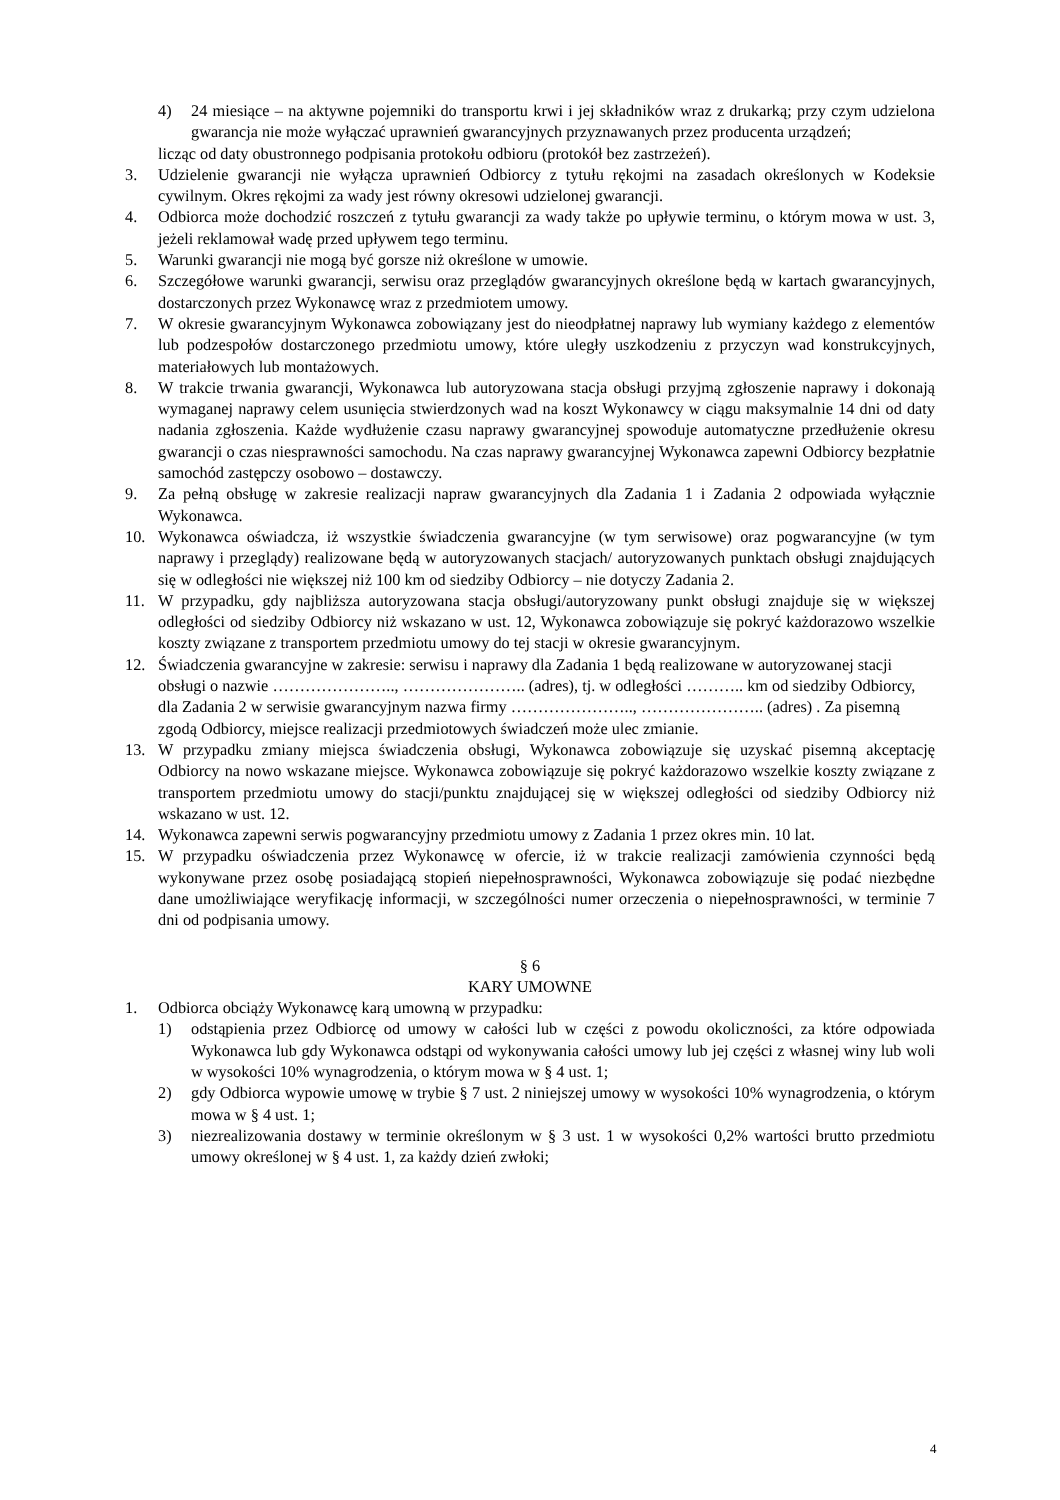4) 24 miesiące – na aktywne pojemniki do transportu krwi i jej składników wraz z drukarką; przy czym udzielona gwarancja nie może wyłączać uprawnień gwarancyjnych przyznawanych przez producenta urządzeń;
licząc od daty obustronnego podpisania protokołu odbioru (protokół bez zastrzeżeń).
3. Udzielenie gwarancji nie wyłącza uprawnień Odbiorcy z tytułu rękojmi na zasadach określonych w Kodeksie cywilnym. Okres rękojmi za wady jest równy okresowi udzielonej gwarancji.
4. Odbiorca może dochodzić roszczeń z tytułu gwarancji za wady także po upływie terminu, o którym mowa w ust. 3, jeżeli reklamował wadę przed upływem tego terminu.
5. Warunki gwarancji nie mogą być gorsze niż określone w umowie.
6. Szczegółowe warunki gwarancji, serwisu oraz przeglądów gwarancyjnych określone będą w kartach gwarancyjnych, dostarczonych przez Wykonawcę wraz z przedmiotem umowy.
7. W okresie gwarancyjnym Wykonawca zobowiązany jest do nieodpłatnej naprawy lub wymiany każdego z elementów lub podzespołów dostarczonego przedmiotu umowy, które uległy uszkodzeniu z przyczyn wad konstrukcyjnych, materiałowych lub montażowych.
8. W trakcie trwania gwarancji, Wykonawca lub autoryzowana stacja obsługi przyjmą zgłoszenie naprawy i dokonają wymaganej naprawy celem usunięcia stwierdzonych wad na koszt Wykonawcy w ciągu maksymalnie 14 dni od daty nadania zgłoszenia. Każde wydłużenie czasu naprawy gwarancyjnej spowoduje automatyczne przedłużenie okresu gwarancji o czas niesprawności samochodu. Na czas naprawy gwarancyjnej Wykonawca zapewni Odbiorcy bezpłatnie samochód zastępczy osobowo – dostawczy.
9. Za pełną obsługę w zakresie realizacji napraw gwarancyjnych dla Zadania 1 i Zadania 2 odpowiada wyłącznie Wykonawca.
10. Wykonawca oświadcza, iż wszystkie świadczenia gwarancyjne (w tym serwisowe) oraz pogwarancyjne (w tym naprawy i przeglądy) realizowane będą w autoryzowanych stacjach/ autoryzowanych punktach obsługi znajdujących się w odległości nie większej niż 100 km od siedziby Odbiorcy – nie dotyczy Zadania 2.
11. W przypadku, gdy najbliższa autoryzowana stacja obsługi/autoryzowany punkt obsługi znajduje się w większej odległości od siedziby Odbiorcy niż wskazano w ust. 12, Wykonawca zobowiązuje się pokryć każdorazowo wszelkie koszty związane z transportem przedmiotu umowy do tej stacji w okresie gwarancyjnym.
12. Świadczenia gwarancyjne w zakresie: serwisu i naprawy dla Zadania 1 będą realizowane w autoryzowanej stacji obsługi o nazwie ………………….., ………………….. (adres), tj. w odległości ……….. km od siedziby Odbiorcy, dla Zadania 2 w serwisie gwarancyjnym nazwa firmy ………………….., ………………….. (adres) . Za pisemną zgodą Odbiorcy, miejsce realizacji przedmiotowych świadczeń może ulec zmianie.
13. W przypadku zmiany miejsca świadczenia obsługi, Wykonawca zobowiązuje się uzyskać pisemną akceptację Odbiorcy na nowo wskazane miejsce. Wykonawca zobowiązuje się pokryć każdorazowo wszelkie koszty związane z transportem przedmiotu umowy do stacji/punktu znajdującej się w większej odległości od siedziby Odbiorcy niż wskazano w ust. 12.
14. Wykonawca zapewni serwis pogwarancyjny przedmiotu umowy z Zadania 1 przez okres min. 10 lat.
15. W przypadku oświadczenia przez Wykonawcę w ofercie, iż w trakcie realizacji zamówienia czynności będą wykonywane przez osobę posiadającą stopień niepełnosprawności, Wykonawca zobowiązuje się podać niezbędne dane umożliwiające weryfikację informacji, w szczególności numer orzeczenia o niepełnosprawności, w terminie 7 dni od podpisania umowy.
§ 6
KARY UMOWNE
1. Odbiorca obciąży Wykonawcę karą umowną w przypadku:
1) odstąpienia przez Odbiorcę od umowy w całości lub w części z powodu okoliczności, za które odpowiada Wykonawca lub gdy Wykonawca odstąpi od wykonywania całości umowy lub jej części z własnej winy lub woli w wysokości 10% wynagrodzenia, o którym mowa w § 4 ust. 1;
2) gdy Odbiorca wypowie umowę w trybie § 7 ust. 2 niniejszej umowy w wysokości 10% wynagrodzenia, o którym mowa w § 4 ust. 1;
3) niezrealizowania dostawy w terminie określonym w § 3 ust. 1 w wysokości 0,2% wartości brutto przedmiotu umowy określonej w § 4 ust. 1, za każdy dzień zwłoki;
4